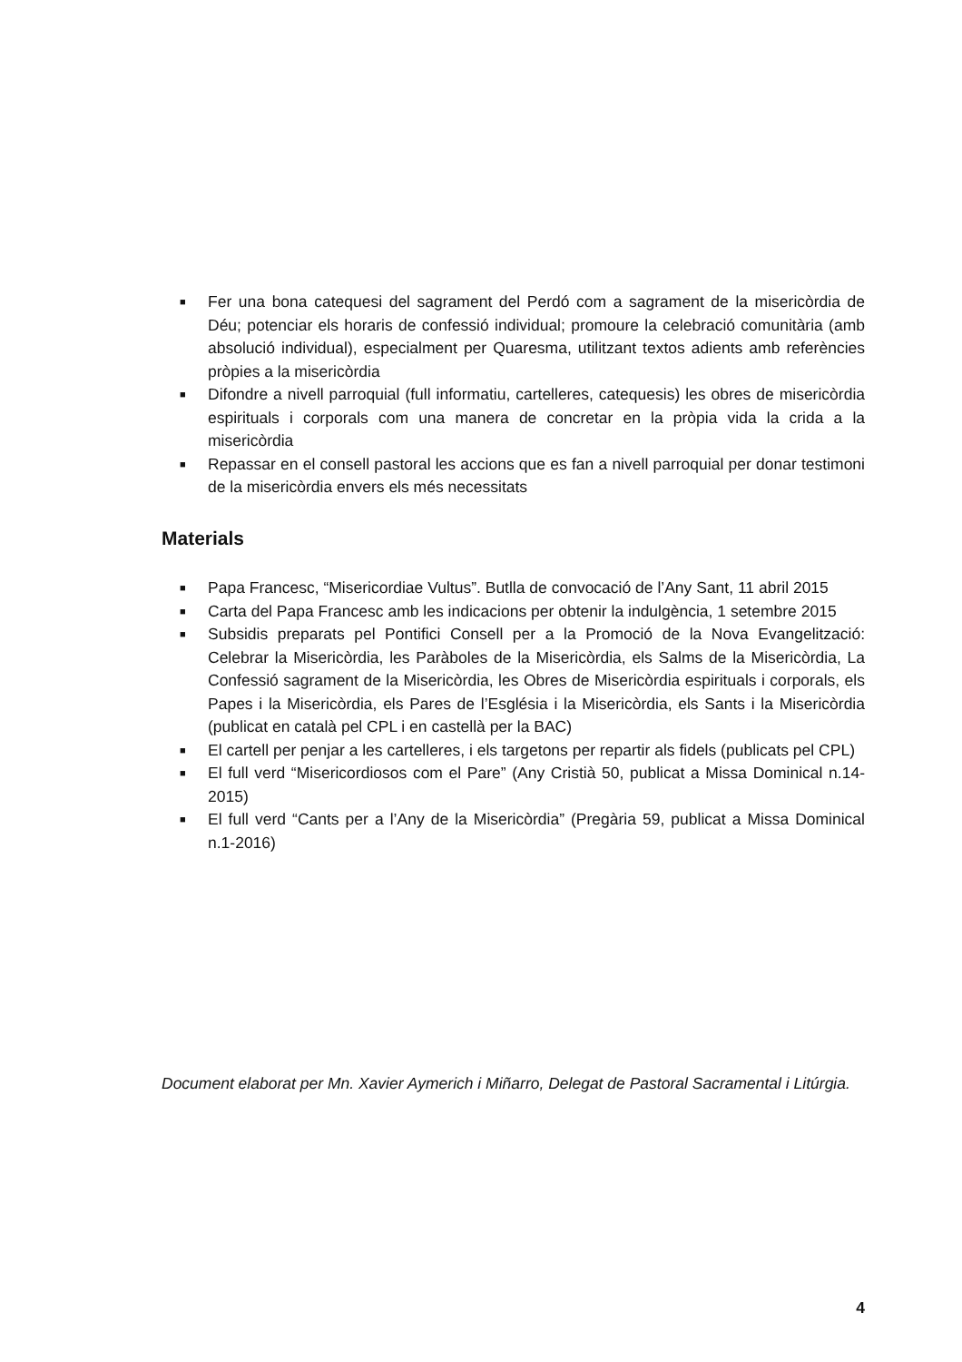■ Fer una bona catequesi del sagrament del Perdó com a sagrament de la misericòrdia de Déu; potenciar els horaris de confessió individual; promoure la celebració comunitària (amb absolució individual), especialment per Quaresma, utilitzant textos adients amb referències pròpies a la misericòrdia
■ Difondre a nivell parroquial (full informatiu, cartelleres, catequesis) les obres de misericòrdia espirituals i corporals com una manera de concretar en la pròpia vida la crida a la misericòrdia
■ Repassar en el consell pastoral les accions que es fan a nivell parroquial per donar testimoni de la misericòrdia envers els més necessitats
Materials
■ Papa Francesc, “Misericordiae Vultus”. Butlla de convocació de l’Any Sant, 11 abril 2015
■ Carta del Papa Francesc amb les indicacions per obtenir la indulgència, 1 setembre 2015
■ Subsidis preparats pel Pontifici Consell per a la Promoció de la Nova Evangelització: Celebrar la Misericòrdia, les Paràboles de la Misericòrdia, els Salms de la Misericòrdia, La Confessió sagrament de la Misericòrdia, les Obres de Misericòrdia espirituals i corporals, els Papes i la Misericòrdia, els Pares de l’Església i la Misericòrdia, els Sants i la Misericòrdia (publicat en català pel CPL i en castellà per la BAC)
■ El cartell per penjar a les cartelleres, i els targetons per repartir als fidels (publicats pel CPL)
■ El full verd “Misericordiosos com el Pare” (Any Cristià 50, publicat a Missa Dominical n.14-2015)
■ El full verd “Cants per a l’Any de la Misericòrdia” (Pregària 59, publicat a Missa Dominical n.1-2016)
Document elaborat per Mn. Xavier Aymerich i Miñarro, Delegat de Pastoral Sacramental i Litúrgia.
4